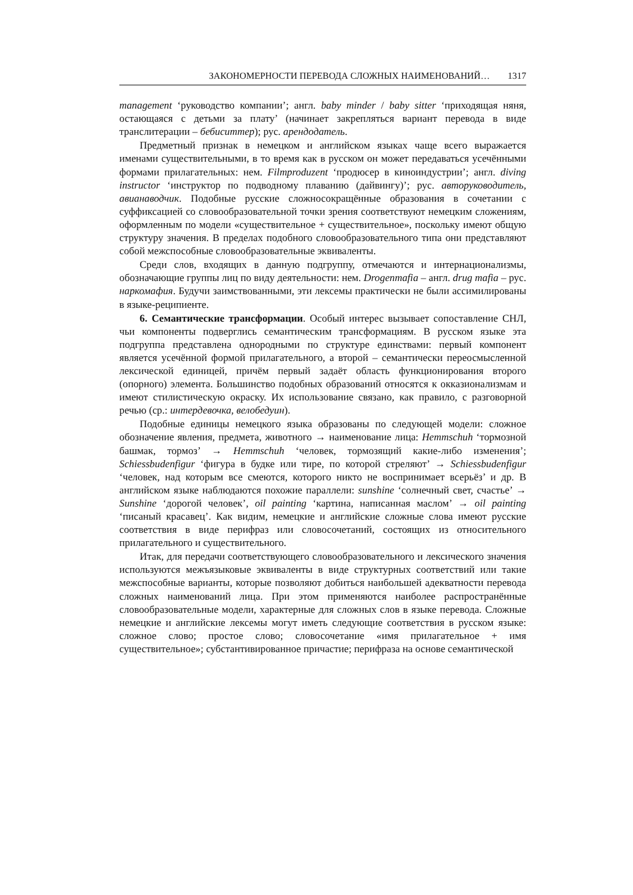ЗАКОНОМЕРНОСТИ ПЕРЕВОДА СЛОЖНЫХ НАИМЕНОВАНИЙ… 1317
management ‘руководство компании’; англ. baby minder / baby sitter ‘приходящая няня, остающаяся с детьми за плату’ (начинает закрепляться вариант перевода в виде транслитерации – бебиситтер); рус. арендодатель.
Предметный признак в немецком и английском языках чаще всего выражается именами существительными, в то время как в русском он может передаваться усечёнными формами прилагательных: нем. Filmproduzent ‘продюсер в киноиндустрии’; англ. diving instructor ‘инструктор по подводному плаванию (дайвингу)’; рус. авторуководитель, авианаводчик. Подобные русские сложносокращённые образования в сочетании с суффиксацией со словообразовательной точки зрения соответствуют немецким сложениям, оформленным по модели «существительное + существительное», поскольку имеют общую структуру значения. В пределах подобного словообразовательного типа они представляют собой межспособные словообразовательные эквиваленты.
Среди слов, входящих в данную подгруппу, отмечаются и интернационализмы, обозначающие группы лиц по виду деятельности: нем. Drogenmafia – англ. drug mafia – рус. наркомафия. Будучи заимствованными, эти лексемы практически не были ассимилированы в языке-реципиенте.
6. Семантические трансформации. Особый интерес вызывает сопоставление СНЛ, чьи компоненты подверглись семантическим трансформациям. В русском языке эта подгруппа представлена однородными по структуре единствами: первый компонент является усечённой формой прилагательного, а второй – семантически переосмысленной лексической единицей, причём первый задаёт область функционирования второго (опорного) элемента. Большинство подобных образований относятся к окказионализмам и имеют стилистическую окраску. Их использование связано, как правило, с разговорной речью (ср.: интердевочка, велобедуин).
Подобные единицы немецкого языка образованы по следующей модели: сложное обозначение явления, предмета, животного → наименование лица: Hemmschuh ‘тормозной башмак, тормоз’ → Hemmschuh ‘человек, тормозящий какие-либо изменения’; Schiessbudenfigur ‘фигура в будке или тире, по которой стреляют’ → Schiessbudenfigur ‘человек, над которым все смеются, которого никто не воспринимает всерьёз’ и др. В английском языке наблюдаются похожие параллели: sunshine ‘солнечный свет, счастье’ → Sunshine ‘дорогой человек’, oil painting ‘картина, написанная маслом’ → oil painting ‘писаный красавец’. Как видим, немецкие и английские сложные слова имеют русские соответствия в виде перифраз или словосочетаний, состоящих из относительного прилагательного и существительного.
Итак, для передачи соответствующего словообразовательного и лексического значения используются межъязыковые эквиваленты в виде структурных соответствий или такие межспособные варианты, которые позволяют добиться наибольшей адекватности перевода сложных наименований лица. При этом применяются наиболее распространённые словообразовательные модели, характерные для сложных слов в языке перевода. Сложные немецкие и английские лексемы могут иметь следующие соответствия в русском языке: сложное слово; простое слово; словосочетание «имя прилагательное + имя существительное»; субстантивированное причастие; перифраза на основе семантической